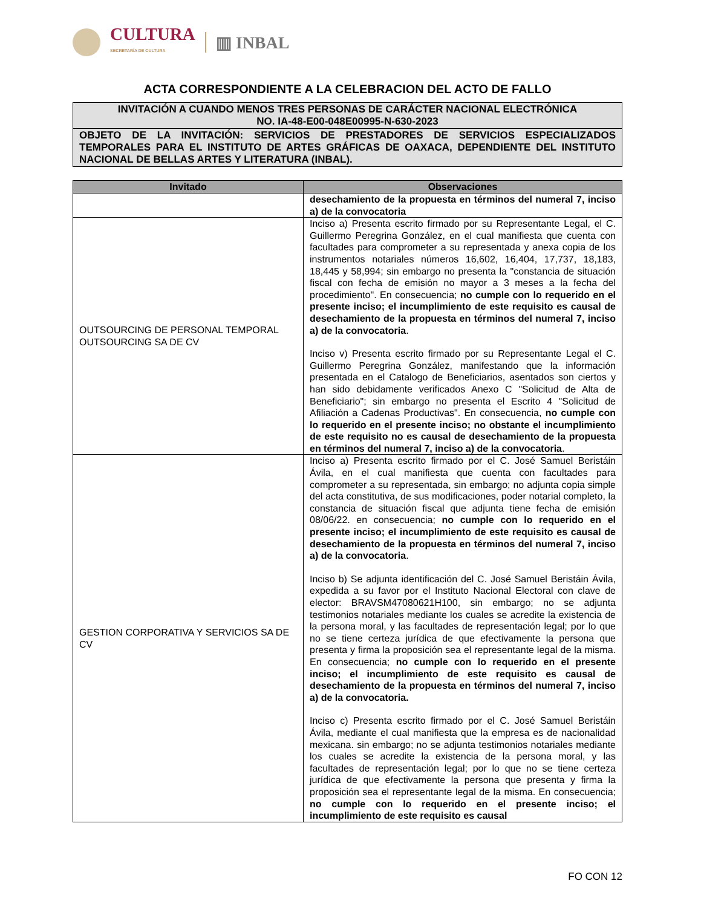CULTURA
SECRETARÍA DE CULTURA
▥ INBAL
ACTA CORRESPONDIENTE A LA CELEBRACION DEL ACTO DE FALLO
INVITACIÓN A CUANDO MENOS TRES PERSONAS DE CARÁCTER NACIONAL ELECTRÓNICA
NO. IA-48-E00-048E00995-N-630-2023
OBJETO DE LA INVITACIÓN: SERVICIOS DE PRESTADORES DE SERVICIOS ESPECIALIZADOS TEMPORALES PARA EL INSTITUTO DE ARTES GRÁFICAS DE OAXACA, DEPENDIENTE DEL INSTITUTO NACIONAL DE BELLAS ARTES Y LITERATURA (INBAL).
| Invitado | Observaciones |
| --- | --- |
| | desechamiento de la propuesta en términos del numeral 7, inciso a) de la convocatoria |
| OUTSOURCING DE PERSONAL TEMPORAL OUTSOURCING SA DE CV | Inciso a) Presenta escrito firmado por su Representante Legal, el C. Guillermo Peregrina González, en el cual manifiesta que cuenta con facultades para comprometer a su representada y anexa copia de los instrumentos notariales números 16,602, 16,404, 17,737, 18,183, 18,445 y 58,994; sin embargo no presenta la "constancia de situación fiscal con fecha de emisión no mayor a 3 meses a la fecha del procedimiento". En consecuencia; no cumple con lo requerido en el presente inciso; el incumplimiento de este requisito es causal de desechamiento de la propuesta en términos del numeral 7, inciso a) de la convocatoria . Inciso v) Presenta escrito firmado por su Representante Legal el C. Guillermo Peregrina González, manifestando que la información presentada en el Catalogo de Beneficiarios, asentados son ciertos y han sido debidamente verificados Anexo C "Solicitud de Alta de Beneficiario"; sin embargo no presenta el Escrito 4 "Solicitud de Afiliación a Cadenas Productivas". En consecuencia, no cumple con lo requerido en el presente inciso; no obstante el incumplimiento de este requisito no es causal de desechamiento de la propuesta en términos del numeral 7, inciso a) de la convocatoria . |
| GESTION CORPORATIVA Y SERVICIOS SA DE CV | Inciso a) Presenta escrito firmado por el C. José Samuel Beristáin Ávila, en el cual manifiesta que cuenta con facultades para comprometer a su representada, sin embargo; no adjunta copia simple del acta constitutiva, de sus modificaciones, poder notarial completo, la constancia de situación fiscal que adjunta tiene fecha de emisión 08/06/22. en consecuencia; no cumple con lo requerido en el presente inciso; el incumplimiento de este requisito es causal de desechamiento de la propuesta en términos del numeral 7, inciso a) de la convocatoria . Inciso b) Se adjunta identificación del C. José Samuel Beristáin Ávila, expedida a su favor por el Instituto Nacional Electoral con clave de elector: BRAVSM47080621H100, sin embargo; no se adjunta testimonios notariales mediante los cuales se acredite la existencia de la persona moral, y las facultades de representación legal; por lo que no se tiene certeza jurídica de que efectivamente la persona que presenta y firma la proposición sea el representante legal de la misma. En consecuencia; no cumple con lo requerido en el presente inciso; el incumplimiento de este requisito es causal de desechamiento de la propuesta en términos del numeral 7, inciso a) de la convocatoria. Inciso c) Presenta escrito firmado por el C. José Samuel Beristáin Ávila, mediante el cual manifiesta que la empresa es de nacionalidad mexicana. sin embargo; no se adjunta testimonios notariales mediante los cuales se acredite la existencia de la persona moral, y las facultades de representación legal; por lo que no se tiene certeza jurídica de que efectivamente la persona que presenta y firma la proposición sea el representante legal de la misma. En consecuencia; no cumple con lo requerido en el presente inciso; el incumplimiento de este requisito es causal |
FO CON 12